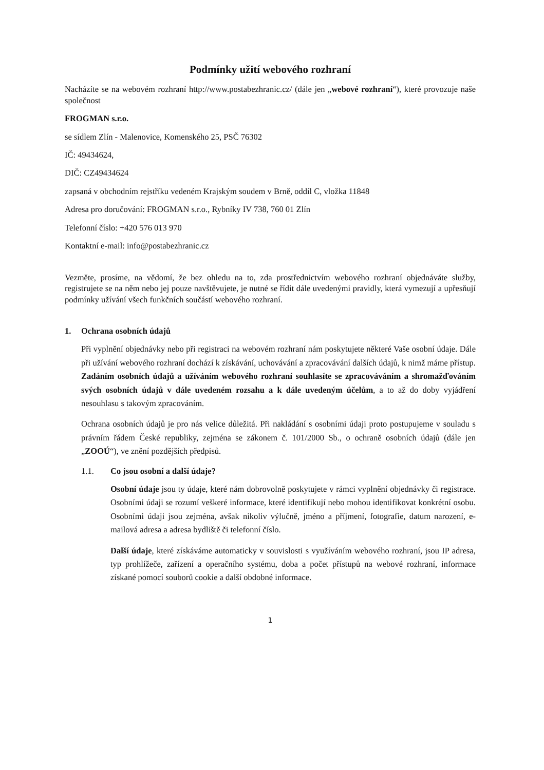Podmínky užití webového rozhraní
Nacházíte se na webovém rozhraní http://www.postabezhranic.cz/ (dále jen „webové rozhraní“), které provozuje naše společnost
FROGMAN s.r.o.
se sídlem Zlín - Malenovice, Komenského 25, PSČ 76302
IČ: 49434624,
DIČ: CZ49434624
zapsaná v obchodním rejstříku vedeném Krajským soudem v Brně, oddíl C, vložka 11848
Adresa pro doručování: FROGMAN s.r.o., Rybníky IV 738, 760 01 Zlín
Telefonní číslo: +420 576 013 970
Kontaktní e-mail: info@postabezhranic.cz
Vezměte, prosíme, na vědomí, že bez ohledu na to, zda prostřednictvím webového rozhraní objednáváte služby, registrujete se na něm nebo jej pouze navštěvujete, je nutné se řídit dále uvedenými pravidly, která vymezují a upřesňují podmínky užívání všech funkčních součástí webového rozhraní.
1. Ochrana osobních údajů
Při vyplnění objednávky nebo při registraci na webovém rozhraní nám poskytujete některé Vaše osobní údaje. Dále při užívání webového rozhraní dochází k získávání, uchovávání a zpracovávání dalších údajů, k nimž máme přístup. Zadáním osobních údajů a užíváním webového rozhraní souhlasíte se zpracováváním a shromažďováním svých osobních údajů v dále uvedeném rozsahu a k dále uvedeným účelům, a to až do doby vyjádření nesouhlasu s takovým zpracováním.
Ochrana osobních údajů je pro nás velice důležitá. Při nakládání s osobními údaji proto postupujeme v souladu s právním řádem České republiky, zejména se zákonem č. 101/2000 Sb., o ochraně osobních údajů (dále jen „ZOOÚ“), ve znění pozdějších předpisů.
1.1. Co jsou osobní a další údaje?
Osobní údaje jsou ty údaje, které nám dobrovolně poskytujete v rámci vyplnění objednávky či registrace. Osobními údaji se rozumí veškeré informace, které identifikují nebo mohou identifikovat konkrétní osobu. Osobními údaji jsou zejména, avšak nikoliv výlučně, jméno a příjmení, fotografie, datum narození, e-mailová adresa a adresa bydliště či telefonní číslo.
Další údaje, které získáváme automaticky v souvislosti s využíváním webového rozhraní, jsou IP adresa, typ prohlížeče, zařízení a operačního systému, doba a počet přístupů na webové rozhraní, informace získané pomocí souborů cookie a další obdobné informace.
1